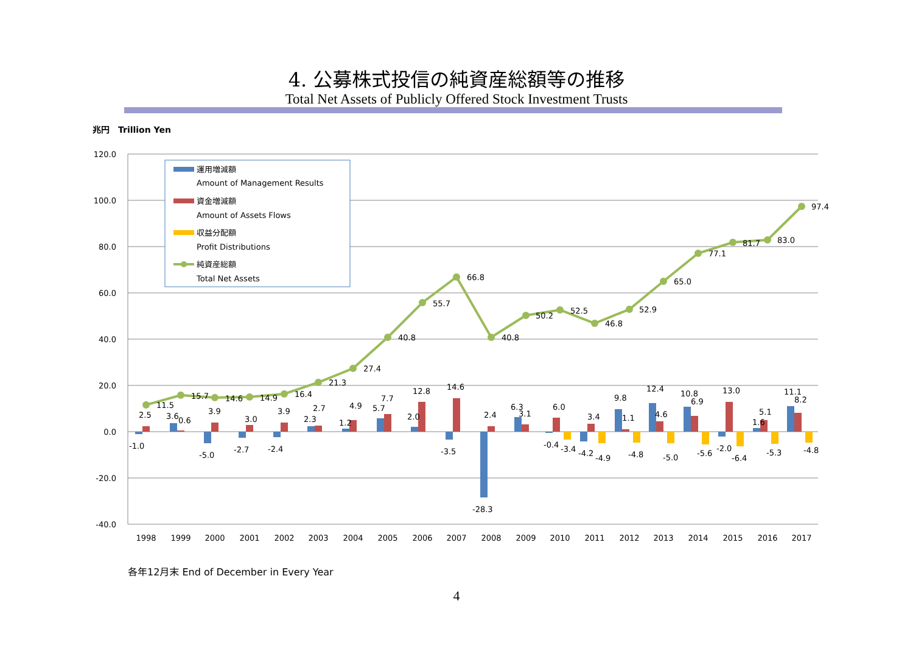4. 公募株式投信の純資産総額等の推移
Total Net Assets of Publicly Offered Stock Investment Trusts
兆円　Trillion Yen
120.0
100.0
80.0
60.0
40.0
20.0
0.0
-20.0
-40.0
11.5
15.7
14.6
14.9
16.4
21.3
27.4
40.8
55.7
66.8
40.8
50.2
52.5
46.8
52.9
65.0
77.1
81.7
83.0
97.4
-1.0
2.5
3.6
0.6
-5.0
3.9
-2.7
3.0
-2.4
3.9
2.3
2.7
1.2
4.9
5.7
7.7
2.0
12.8
-3.5
14.6
-28.3
2.4
6.3
3.1
-0.4
6.0
-3.4
-4.2
3.4
-4.9
9.8
1.1
-4.8
12.4
4.6
-5.0
10.8
6.9
-5.6
-2.0
13.0
-6.4
1.6
5.1
-5.3
11.1
8.2
-4.8
1998
1999
2000
2001
2002
2003
2004
2005
2006
2007
2008
2009
2010
2011
2012
2013
2014
2015
2016
2017
運用増減額
Amount of Management Results
資金増減額
Amount of Assets Flows
収益分配額
Profit Distributions
純資産総額
Total Net Assets
各年12月末 End of December in Every Year
4